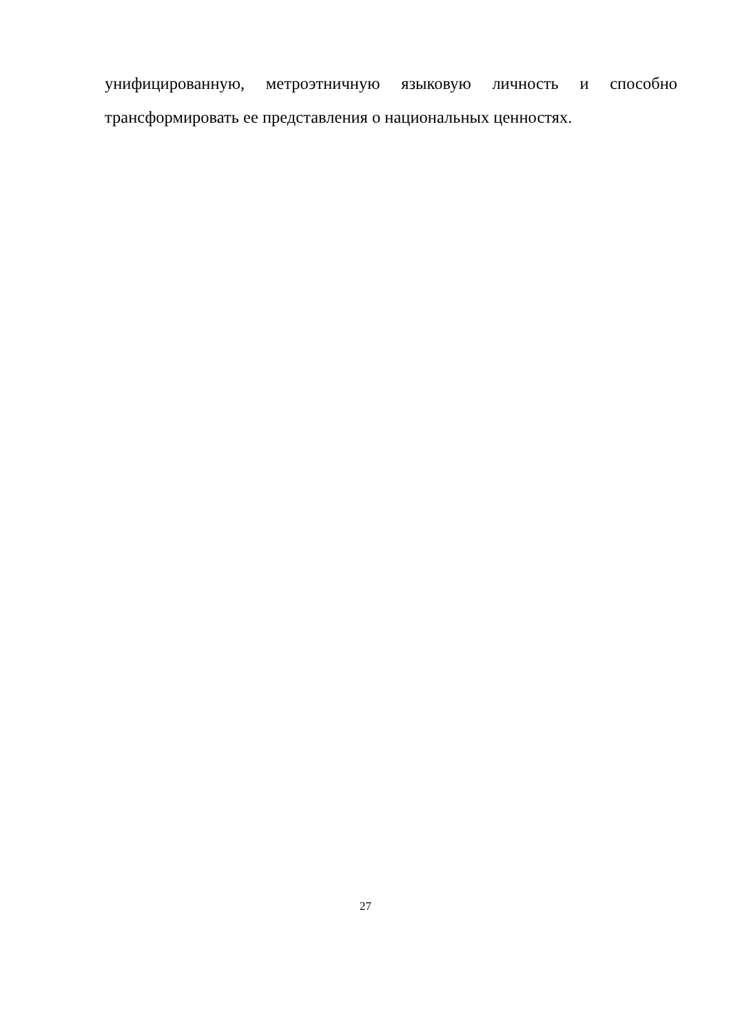унифицированную, метроэтничную языковую личность и способно трансформировать ее представления о национальных ценностях.
27